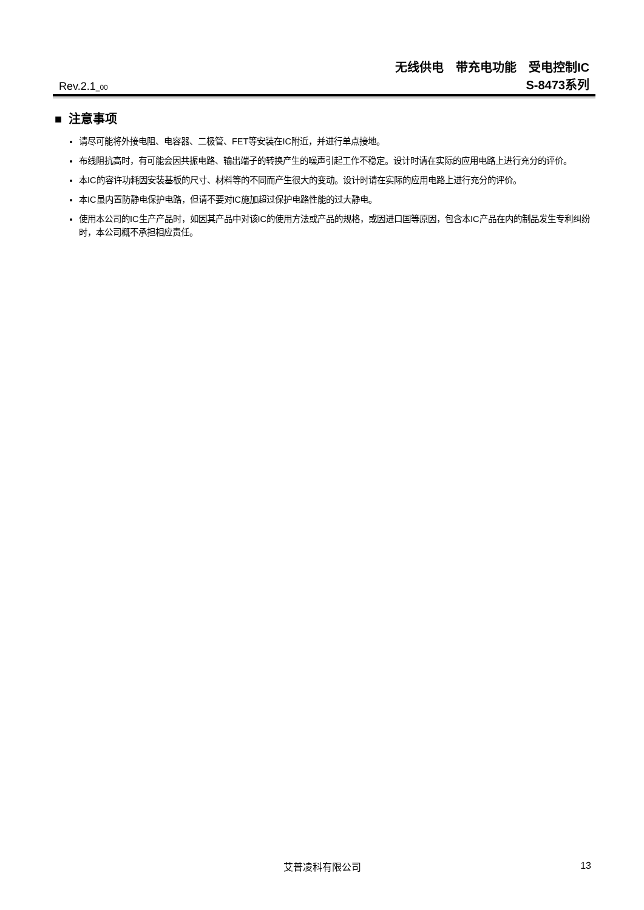无线供电　带充电功能　受电控制IC
Rev.2.1<sub>_00</sub>
S-8473系列
■ 注意事项
请尽可能将外接电阻、电容器、二极管、FET等安装在IC附近，并进行单点接地。
布线阻抗高时，有可能会因共振电路、输出端子的转换产生的噪声引起工作不稳定。设计时请在实际的应用电路上进行充分的评价。
本IC的容许功耗因安装基板的尺寸、材料等的不同而产生很大的变动。设计时请在实际的应用电路上进行充分的评价。
本IC虽内置防静电保护电路，但请不要对IC施加超过保护电路性能的过大静电。
使用本公司的IC生产产品时，如因其产品中对该IC的使用方法或产品的规格，或因进口国等原因，包含本IC产品在内的制品发生专利纠纷时，本公司概不承担相应责任。
艾普凌科有限公司 13